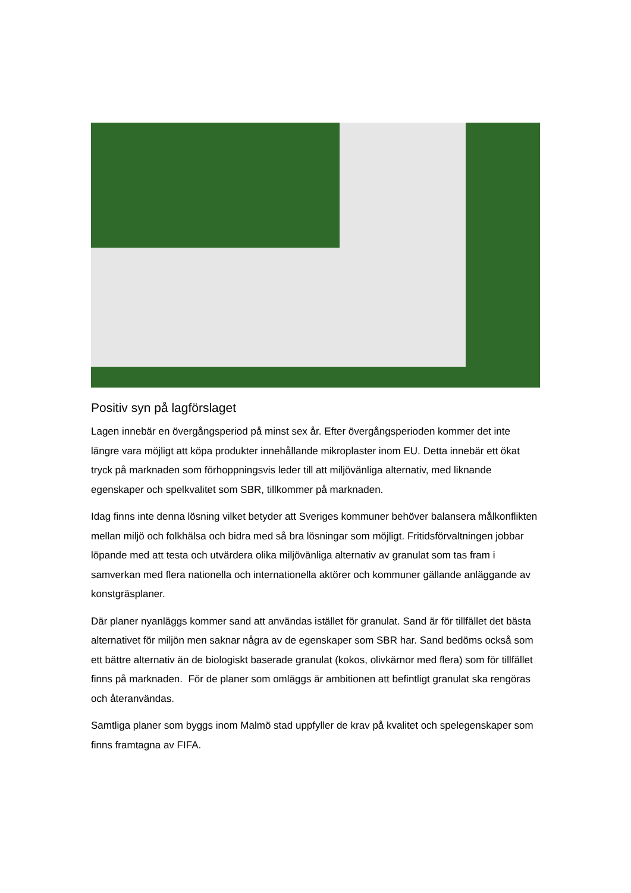Positiv syn på lagförslaget
Lagen innebär en övergångsperiod på minst sex år. Efter övergångsperioden kommer det inte längre vara möjligt att köpa produkter innehållande mikroplaster inom EU. Detta innebär ett ökat tryck på marknaden som förhoppningsvis leder till att miljövänliga alternativ, med liknande egenskaper och spelkvalitet som SBR, tillkommer på marknaden.
Idag finns inte denna lösning vilket betyder att Sveriges kommuner behöver balansera målkonflikten mellan miljö och folkhälsa och bidra med så bra lösningar som möjligt. Fritidsförvaltningen jobbar löpande med att testa och utvärdera olika miljövänliga alternativ av granulat som tas fram i samverkan med flera nationella och internationella aktörer och kommuner gällande anläggande av konstgräsplaner.
Där planer nyanläggs kommer sand att användas istället för granulat. Sand är för tillfället det bästa alternativet för miljön men saknar några av de egenskaper som SBR har. Sand bedöms också som ett bättre alternativ än de biologiskt baserade granulat (kokos, olivkärnor med flera) som för tillfället finns på marknaden. För de planer som omläggs är ambitionen att befintligt granulat ska rengöras och återanvändas.
Samtliga planer som byggs inom Malmö stad uppfyller de krav på kvalitet och spelegenskaper som finns framtagna av FIFA.